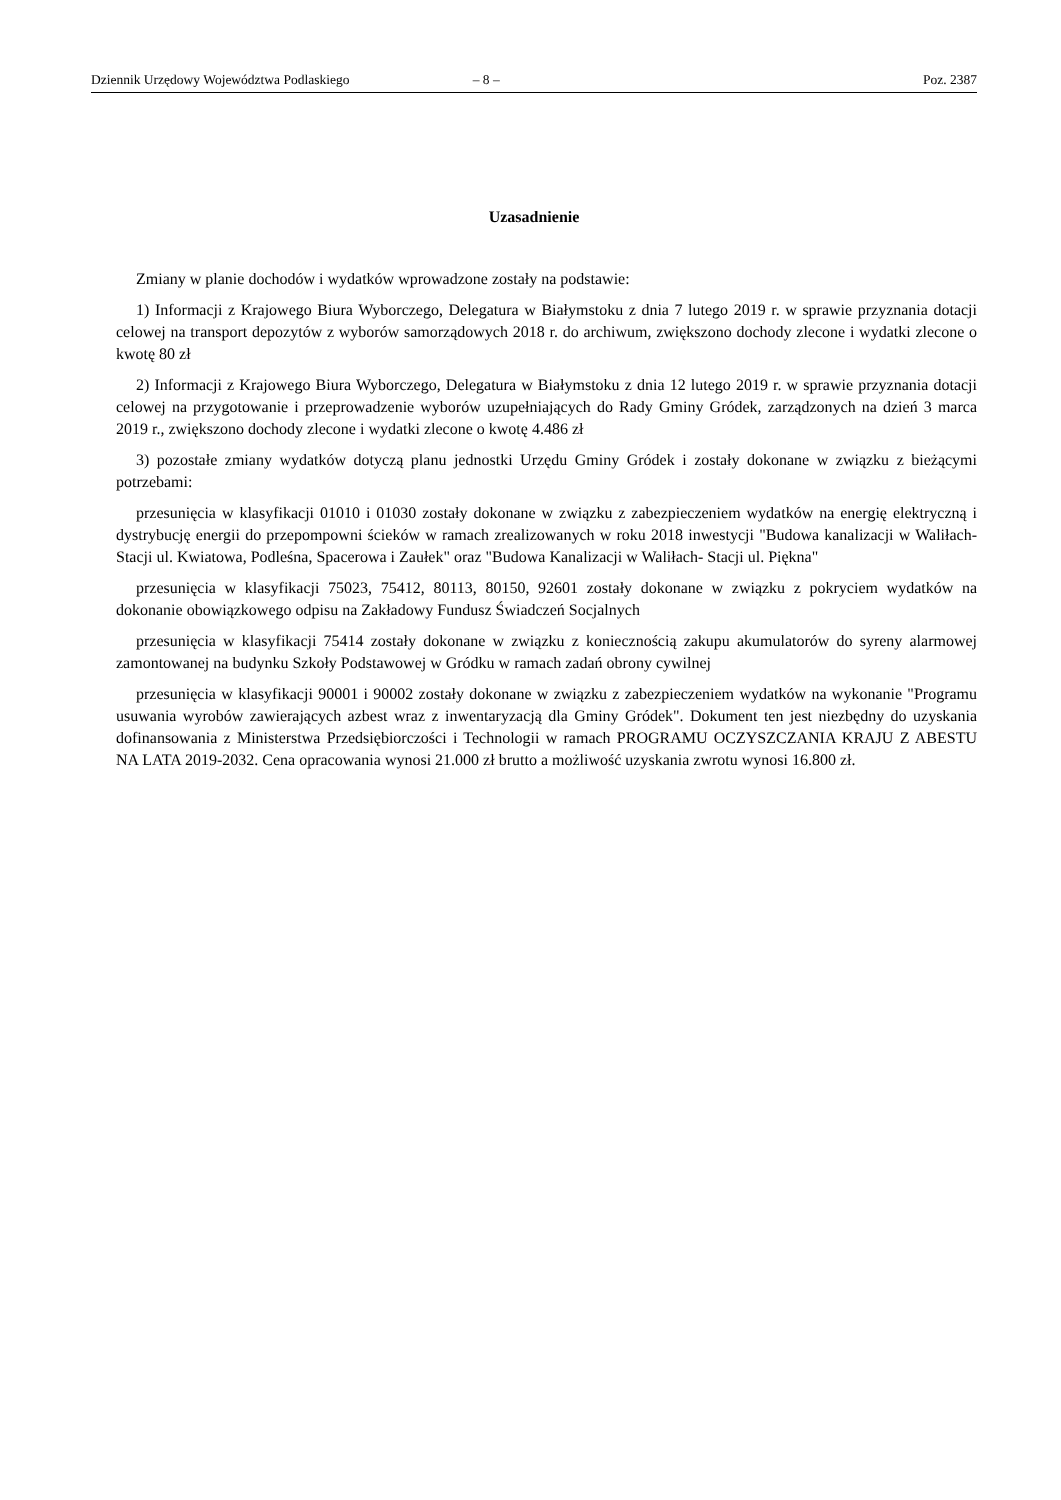Dziennik Urzędowy Województwa Podlaskiego – 8 – Poz. 2387
Uzasadnienie
Zmiany w planie dochodów i wydatków wprowadzone zostały na podstawie:
1) Informacji z Krajowego Biura Wyborczego, Delegatura w Białymstoku z dnia 7 lutego 2019 r. w sprawie przyznania dotacji celowej na transport depozytów z wyborów samorządowych 2018 r. do archiwum, zwiększono dochody zlecone i wydatki zlecone o kwotę 80 zł
2) Informacji z Krajowego Biura Wyborczego, Delegatura w Białymstoku z dnia 12 lutego 2019 r. w sprawie przyznania dotacji celowej na przygotowanie i przeprowadzenie wyborów uzupełniających do Rady Gminy Gródek, zarządzonych na dzień 3 marca 2019 r., zwiększono dochody zlecone i wydatki zlecone o kwotę 4.486 zł
3) pozostałe zmiany wydatków dotyczą planu jednostki Urzędu Gminy Gródek i zostały dokonane w związku z bieżącymi potrzebami:
przesunięcia w klasyfikacji 01010 i 01030 zostały dokonane w związku z zabezpieczeniem wydatków na energię elektryczną i dystrybucję energii do przepompowni ścieków w ramach zrealizowanych w roku 2018 inwestycji "Budowa kanalizacji w Waliłach- Stacji ul. Kwiatowa, Podleśna, Spacerowa i Zaułek" oraz "Budowa Kanalizacji w Waliłach- Stacji ul. Piękna"
przesunięcia w klasyfikacji 75023, 75412, 80113, 80150, 92601 zostały dokonane w związku z pokryciem wydatków na dokonanie obowiązkowego odpisu na Zakładowy Fundusz Świadczeń Socjalnych
przesunięcia w klasyfikacji 75414 zostały dokonane w związku z koniecznością zakupu akumulatorów do syreny alarmowej zamontowanej na budynku Szkoły Podstawowej w Gródku w ramach zadań obrony cywilnej
przesunięcia w klasyfikacji 90001 i 90002 zostały dokonane w związku z zabezpieczeniem wydatków na wykonanie "Programu usuwania wyrobów zawierających azbest wraz z inwentaryzacją dla Gminy Gródek". Dokument ten jest niezbędny do uzyskania dofinansowania z Ministerstwa Przedsiębiorczości i Technologii w ramach PROGRAMU OCZYSZCZANIA KRAJU Z ABESTU NA LATA 2019-2032. Cena opracowania wynosi 21.000 zł brutto a możliwość uzyskania zwrotu wynosi 16.800 zł.